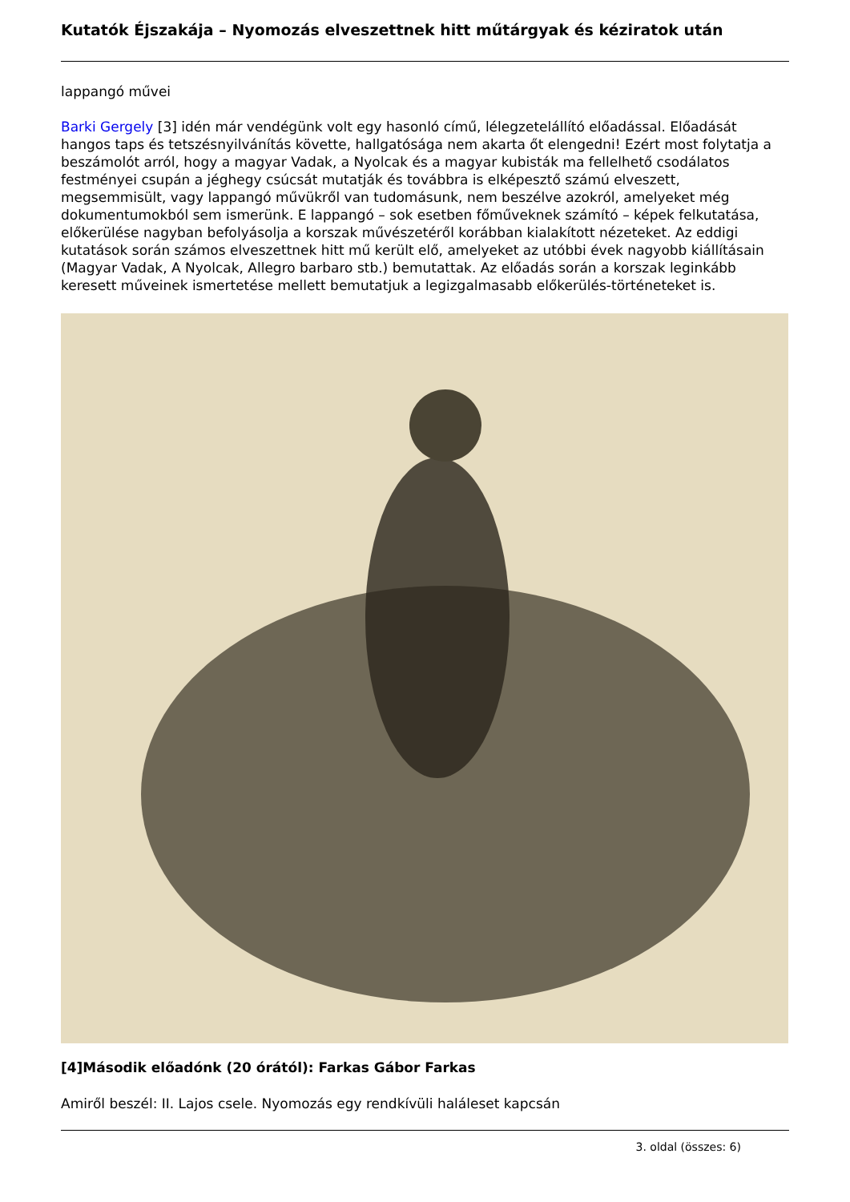Kutatók Éjszakája – Nyomozás elveszettnek hitt műtárgyak és kéziratok után
lappangó művei
Barki Gergely [3] idén már vendégünk volt egy hasonló című, lélegzetelállító előadással. Előadását hangos taps és tetszésnyilvánítás követte, hallgatósága nem akarta őt elengedni! Ezért most folytatja a beszámolót arról, hogy a magyar Vadak, a Nyolcak és a magyar kubisták ma fellelhető csodálatos festményei csupán a jéghegy csúcsát mutatják és továbbra is elképesztő számú elveszett, megsemmisült, vagy lappangó művükről van tudomásunk, nem beszélve azokról, amelyeket még dokumentumokból sem ismerünk. E lappangó – sok esetben főműveknek számító – képek felkutatása, előkerülése nagyban befolyásolja a korszak művészetéről korábban kialakított nézeteket. Az eddigi kutatások során számos elveszettnek hitt mű került elő, amelyeket az utóbbi évek nagyobb kiállításain (Magyar Vadak, A Nyolcak, Allegro barbaro stb.) bemutattak. Az előadás során a korszak leginkább keresett műveinek ismertetése mellett bemutatjuk a legizgalmasabb előkerülés-történeteket is.
[4]Második előadónk (20 órától): Farkas Gábor Farkas
Amiről beszél: II. Lajos csele. Nyomozás egy rendkívüli haláleset kapcsán
3. oldal (összes: 6)